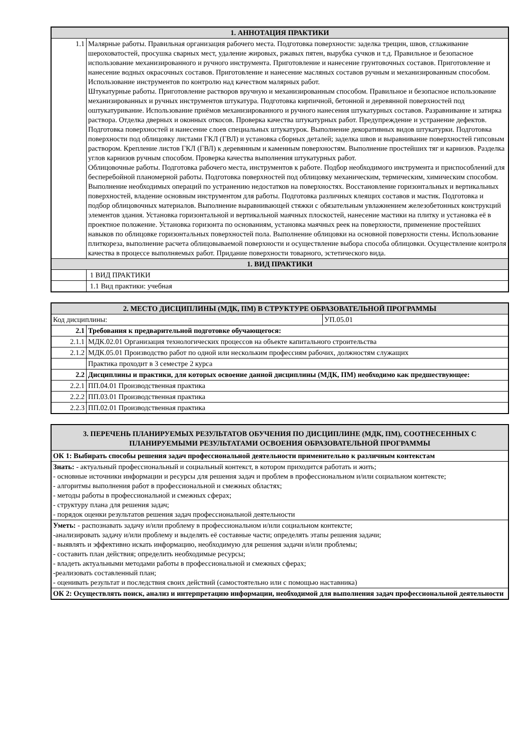| 1. АННОТАЦИЯ ПРАКТИКИ | |
| --- | --- |
| 1.1 | Малярные работы. Правильная организация рабочего места. Подготовка поверхности: заделка трещин, швов, сглаживание шероховатостей, просушка сварных мест, удаление жировых, ржавых пятен, вырубка сучков и т.д. Правильное и безопасное использование механизированного и ручного инструмента. Приготовление и нанесение грунтовочных составов. Приготовление и нанесение водных окрасочных составов. Приготовление и нанесение масляных составов ручным и механизированным способом. Использование инструментов по контролю над качеством малярных работ. Штукатурные работы. Приготовление растворов вручную и механизированным способом. Правильное и безопасное использование механизированных и ручных инструментов штукатура. Подготовка кирпичной, бетонной и деревянной поверхностей под оштукатуривание. Использование приёмов механизированного и ручного нанесения штукатурных составов. Разравнивание и затирка раствора. Отделка дверных и оконных откосов. Проверка качества штукатурных работ. Предупреждение и устранение дефектов. Подготовка поверхностей и нанесение слоев специальных штукатурок. Выполнение декоративных видов штукатурки. Подготовка поверхности под облицовку листами ГКЛ (ГВЛ) и установка сборных деталей; заделка швов и выравнивание поверхностей гипсовым раствором. Крепление листов ГКЛ (ГВЛ) к деревянным и каменным поверхностям. Выполнение простейших тяг и карнизов. Разделка углов карнизов ручным способом. Проверка качества выполнения штукатурных работ. Облицовочные работы. Подготовка рабочего места, инструментов к работе. Подбор необходимого инструмента и приспособлений для бесперебойной планомерной работы. Подготовка поверхностей под облицовку механическим, термическим, химическим способом. Выполнение необходимых операций по устранению недостатков на поверхностях. Восстановление горизонтальных и вертикальных поверхностей, владение основным инструментом для работы. Подготовка различных клеящих составов и мастик. Подготовка и подбор облицовочных материалов. Выполнение выравнивающей стяжки с обязательным увлажнением железобетонных конструкций элементов здания. Установка горизонтальной и вертикальной маячных плоскостей, нанесение мастики на плитку и установка её в проектное положение. Установка горизонта по основаниям, установка маячных реек на поверхности, применение простейших навыков по облицовке горизонтальных поверхностей пола. Выполнение облицовки на основной поверхности стены. Использование плиткореза, выполнение расчета облицовываемой поверхности и осуществление выбора способа облицовки. Осуществление контроля качества в процессе выполняемых работ. Придание поверхности товарного, эстетического вида. |
| 1. ВИД ПРАКТИКИ | |
| | 1 ВИД ПРАКТИКИ |
| | 1.1 Вид практики: учебная |
| 2. МЕСТО ДИСЦИПЛИНЫ (МДК, ПМ) В СТРУКТУРЕ ОБРАЗОВАТЕЛЬНОЙ ПРОГРАММЫ | | |
| --- | --- | --- |
| Код дисциплины: | | УП.05.01 |
| 2.1 | Требования к предварительной подготовке обучающегося: | |
| 2.1.1 | МДК.02.01 Организация технологических процессов на объекте капитального строительства | |
| 2.1.2 | МДК.05.01 Производство работ по одной или нескольким профессиям рабочих, должностям служащих | |
| | Практика проходит в 3 семестре 2 курса | |
| 2.2 | Дисциплины и практики, для которых освоение данной дисциплины (МДК, ПМ) необходимо как предшествующее: | |
| 2.2.1 | ПП.04.01 Производственная практика | |
| 2.2.2 | ПП.03.01 Производственная практика | |
| 2.2.3 | ПП.02.01 Производственная практика | |
| 3. ПЕРЕЧЕНЬ ПЛАНИРУЕМЫХ РЕЗУЛЬТАТОВ ОБУЧЕНИЯ ПО ДИСЦИПЛИНЕ (МДК, ПМ), СООТНЕСЕННЫХ С ПЛАНИРУЕМЫМИ РЕЗУЛЬТАТАМИ ОСВОЕНИЯ ОБРАЗОВАТЕЛЬНОЙ ПРОГРАММЫ |
| --- |
| ОК 1: Выбирать способы решения задач профессиональной деятельности применительно к различным контекстам |
| Знать: - актуальный профессиональный и социальный контекст, в котором приходится работать и жить; - основные источники информации и ресурсы для решения задач и проблем в профессиональном и/или социальном контексте; - алгоритмы выполнения работ в профессиональной и смежных областях; - методы работы в профессиональной и смежных сферах; - структуру плана для решения задач; - порядок оценки результатов решения задач профессиональной деятельности |
| Уметь: - распознавать задачу и/или проблему в профессиональном и/или социальном контексте; -анализировать задачу и/или проблему и выделять её составные части; определять этапы решения задачи; - выявлять и эффективно искать информацию, необходимую для решения задачи и/или проблемы; - составить план действия; определить необходимые ресурсы; - владеть актуальными методами работы в профессиональной и смежных сферах; -реализовать составленный план; - оценивать результат и последствия своих действий (самостоятельно или с помощью наставника) |
| ОК 2: Осуществлять поиск, анализ и интерпретацию информации, необходимой для выполнения задач профессиональной деятельности |